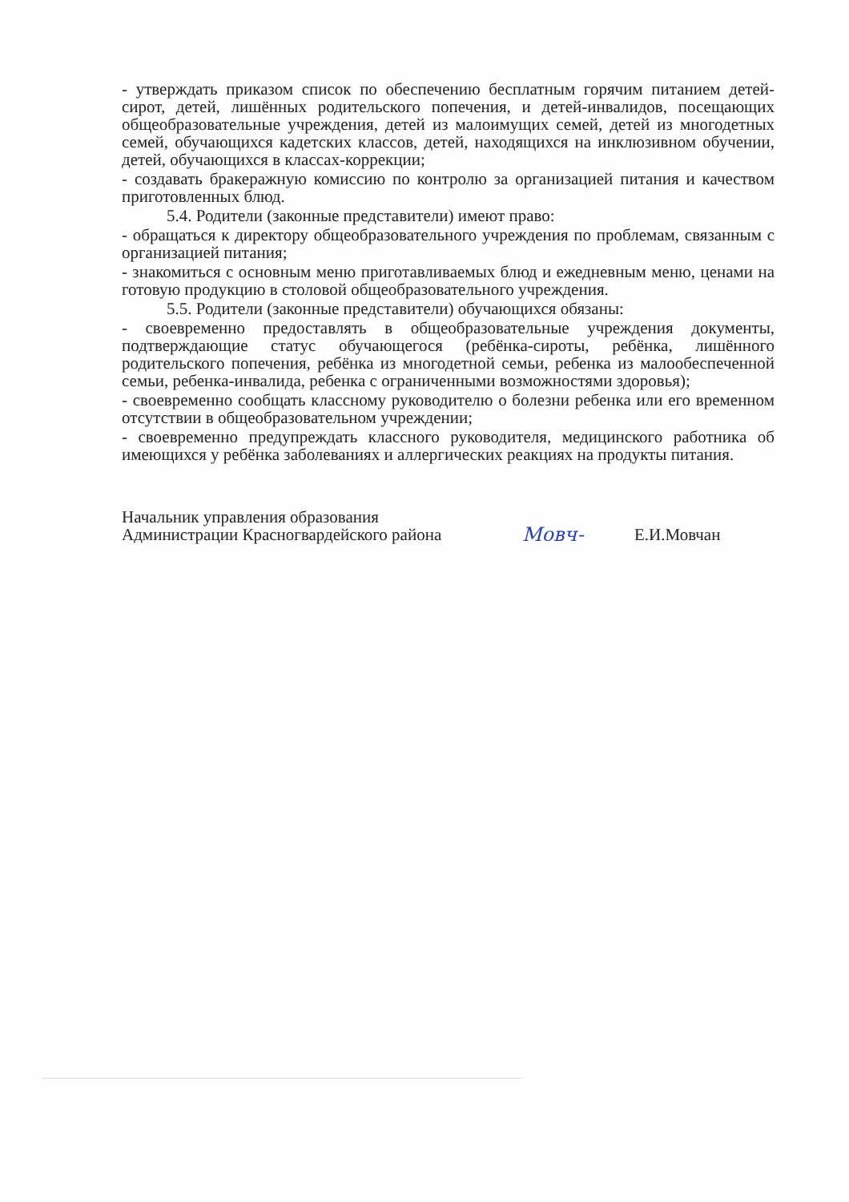- утверждать приказом список по обеспечению бесплатным горячим питанием детей-сирот, детей, лишённых родительского попечения, и детей-инвалидов, посещающих общеобразовательные учреждения, детей из малоимущих семей, детей из многодетных семей, обучающихся кадетских классов, детей, находящихся на инклюзивном обучении, детей, обучающихся в классах-коррекции;
- создавать бракеражную комиссию по контролю за организацией питания и качеством приготовленных блюд.
5.4. Родители (законные представители) имеют право:
- обращаться к директору общеобразовательного учреждения по проблемам, связанным с организацией питания;
- знакомиться с основным меню приготавливаемых блюд и ежедневным меню, ценами на готовую продукцию в столовой общеобразовательного учреждения.
5.5. Родители (законные представители) обучающихся обязаны:
- своевременно предоставлять в общеобразовательные учреждения документы, подтверждающие статус обучающегося (ребёнка-сироты, ребёнка, лишённого родительского попечения, ребёнка из многодетной семьи, ребенка из малообеспеченной семьи, ребенка-инвалида, ребенка с ограниченными возможностями здоровья);
- своевременно сообщать классному руководителю о болезни ребенка или его временном отсутствии в общеобразовательном учреждении;
- своевременно предупреждать классного руководителя, медицинского работника об имеющихся у ребёнка заболеваниях и аллергических реакциях на продукты питания.
Начальник управления образования
Администрации Красногвардейского района
Мовч-
Е.И.Мовчан